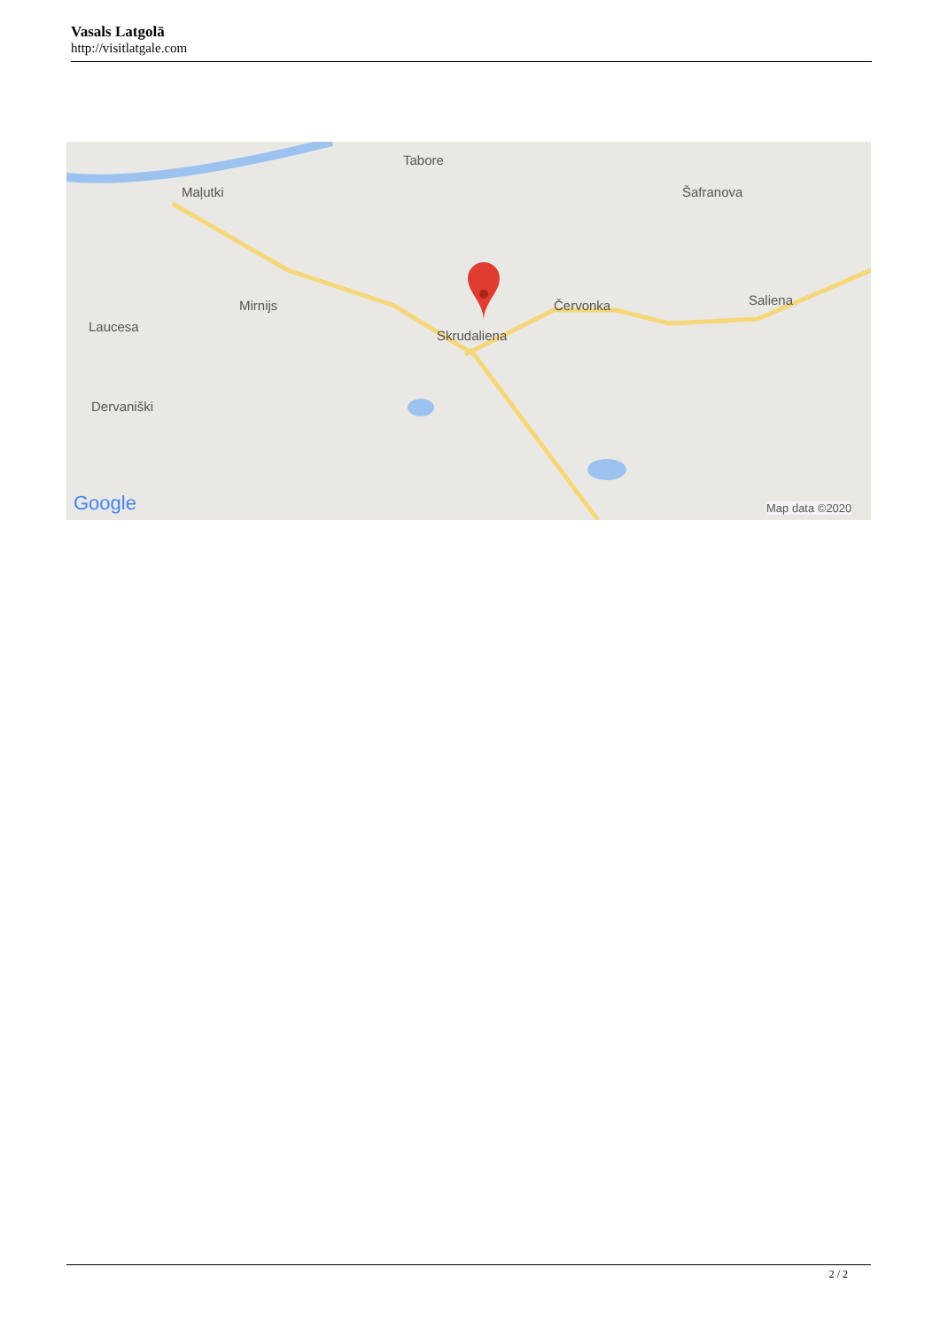Vasals Latgolā
http://visitlatgale.com
Tabore
Maļutki Šafranova
Mirnijs Červonka Saliena
Laucesa
Skrudaliena
Dervaniški
Google Map data ©2020
2 / 2